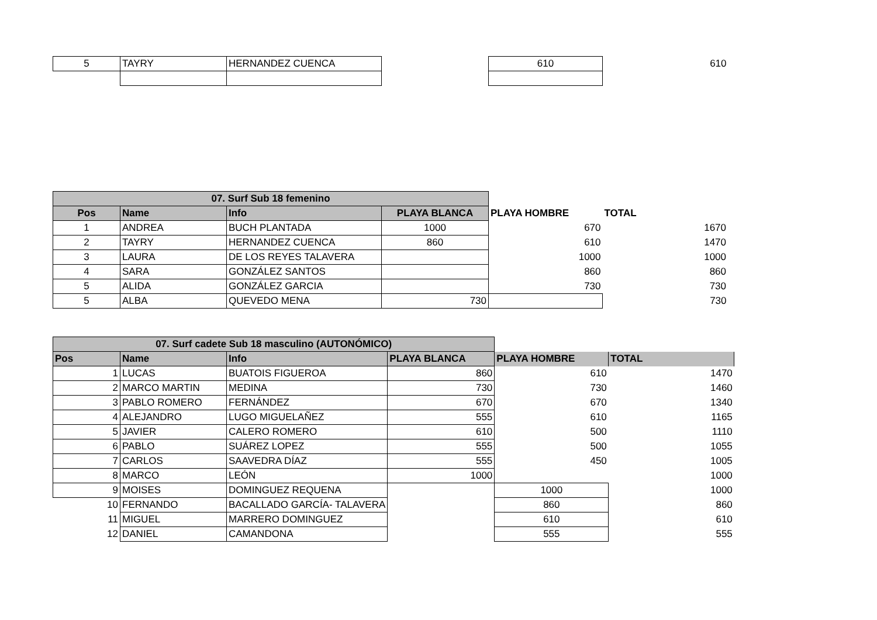| 5 | TAYRY | HERNANDEZ CUENCA | | 610 | 610 |
| 07. Surf Sub 18 femenino | | | | | |
| Pos | Name | Info | PLAYA BLANCA | PLAYA HOMBRE | TOTAL |
| 1 | ANDREA | BUCH PLANTADA | 1000 | 670 | 1670 |
| 2 | TAYRY | HERNANDEZ CUENCA | 860 | 610 | 1470 |
| 3 | LAURA | DE LOS REYES TALAVERA | | 1000 | 1000 |
| 4 | SARA | GONZÁLEZ SANTOS | | 860 | 860 |
| 5 | ALIDA | GONZÁLEZ GARCIA | | 730 | 730 |
| 5 | ALBA | QUEVEDO MENA | 730 | | 730 |
| 07. Surf cadete Sub 18 masculino (AUTONÓMICO) | | | | | |
| Pos | Name | Info | PLAYA BLANCA | PLAYA HOMBRE | TOTAL |
| 1 | LUCAS | BUATOIS FIGUEROA | 860 | 610 | 1470 |
| 2 | MARCO MARTIN | MEDINA | 730 | 730 | 1460 |
| 3 | PABLO ROMERO | FERNÁNDEZ | 670 | 670 | 1340 |
| 4 | ALEJANDRO | LUGO MIGUELAÑEZ | 555 | 610 | 1165 |
| 5 | JAVIER | CALERO ROMERO | 610 | 500 | 1110 |
| 6 | PABLO | SUÁREZ LOPEZ | 555 | 500 | 1055 |
| 7 | CARLOS | SAAVEDRA DÍAZ | 555 | 450 | 1005 |
| 8 | MARCO | LEÓN | 1000 | | 1000 |
| 9 | MOISES | DOMINGUEZ REQUENA | | 1000 | 1000 |
| 10 | FERNANDO | BACALLADO GARCÍA- TALAVERA | | 860 | 860 |
| 11 | MIGUEL | MARRERO DOMINGUEZ | | 610 | 610 |
| 12 | DANIEL | CAMANDONA | | 555 | 555 |